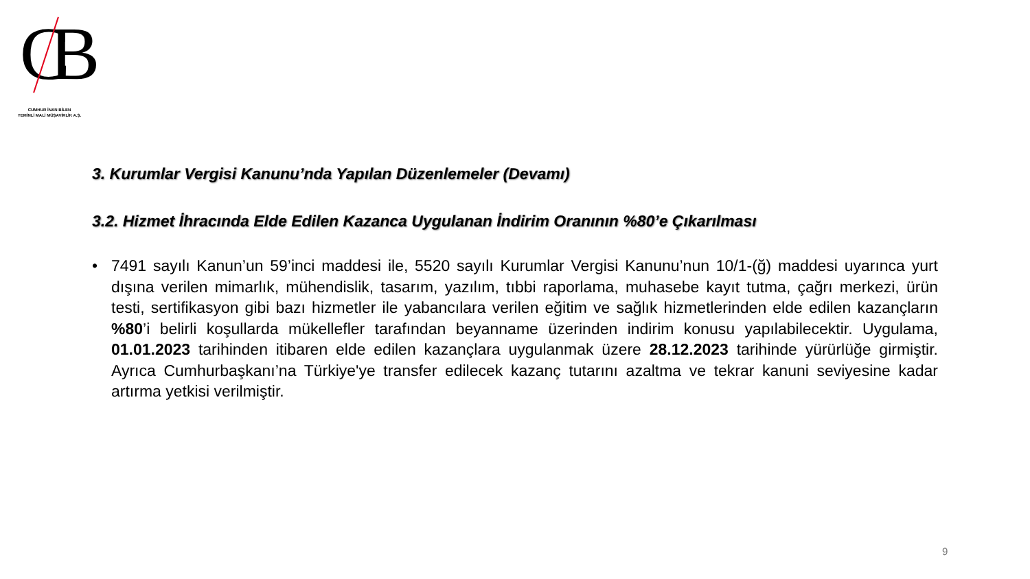CB
CUMHUR İNAN BİLEN
YEMİNLİ MALİ MÜŞAVİRLİK A.Ş.
3. Kurumlar Vergisi Kanunu’nda Yapılan Düzenlemeler (Devamı)
3.2. Hizmet İhracında Elde Edilen Kazanca Uygulanan İndirim Oranının %80’e Çıkarılması
• 7491 sayılı Kanun’un 59’inci maddesi ile, 5520 sayılı Kurumlar Vergisi Kanunu’nun 10/1-(ğ) maddesi uyarınca yurt dışına verilen mimarlık, mühendislik, tasarım, yazılım, tıbbi raporlama, muhasebe kayıt tutma, çağrı merkezi, ürün testi, sertifikasyon gibi bazı hizmetler ile yabancılara verilen eğitim ve sağlık hizmetlerinden elde edilen kazançların %80’i belirli koşullarda mükellefler tarafından beyanname üzerinden indirim konusu yapılabilecektir. Uygulama, 01.01.2023 tarihinden itibaren elde edilen kazançlara uygulanmak üzere 28.12.2023 tarihinde yürürlüğe girmiştir. Ayrıca Cumhurbaşkanı’na Türkiye'ye transfer edilecek kazanç tutarını azaltma ve tekrar kanuni seviyesine kadar artırma yetkisi verilmiştir.
9